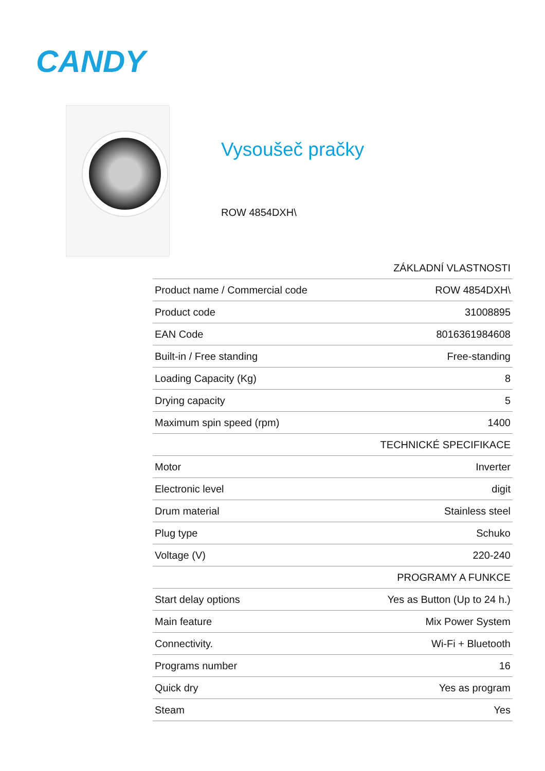CANDY
Vysoušeč pračky
ROW 4854DXH\
| ZÁKLADNÍ VLASTNOSTI | |
| --- | --- |
| Product name / Commercial code | ROW 4854DXH\ |
| Product code | 31008895 |
| EAN Code | 8016361984608 |
| Built-in / Free standing | Free-standing |
| Loading Capacity (Kg) | 8 |
| Drying capacity | 5 |
| Maximum spin speed (rpm) | 1400 |
| TECHNICKÉ SPECIFIKACE | |
| Motor | Inverter |
| Electronic level | digit |
| Drum material | Stainless steel |
| Plug type | Schuko |
| Voltage (V) | 220-240 |
| PROGRAMY A FUNKCE | |
| Start delay options | Yes as Button (Up to 24 h.) |
| Main feature | Mix Power System |
| Connectivity. | Wi-Fi + Bluetooth |
| Programs number | 16 |
| Quick dry | Yes as program |
| Steam | Yes |